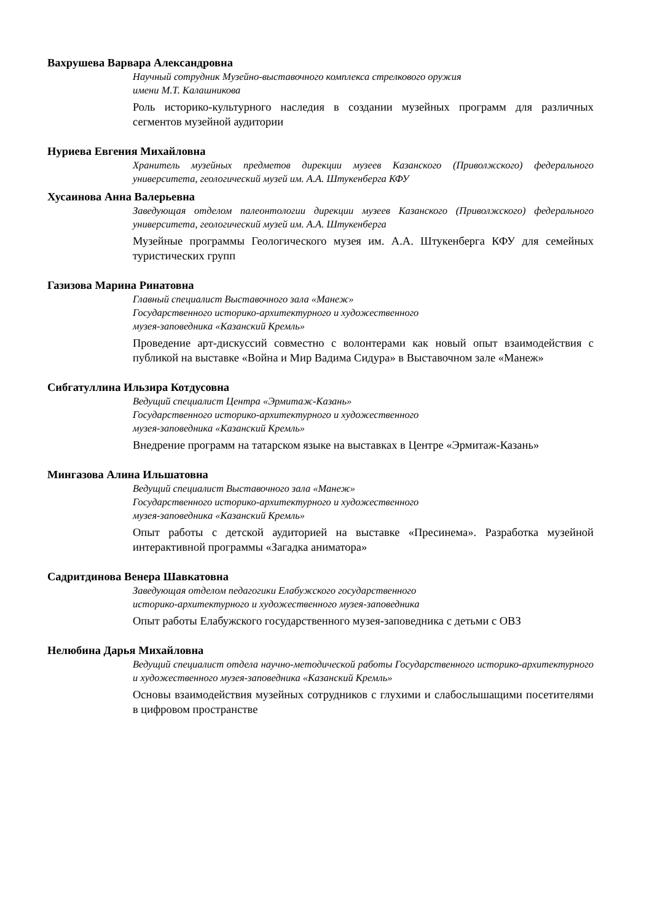Вахрушева Варвара Александровна
Научный сотрудник Музейно-выставочного комплекса стрелкового оружия
имени М.Т. Калашникова
Роль историко-культурного наследия в создании музейных программ для различных сегментов музейной аудитории
Нуриева Евгения Михайловна
Хранитель музейных предметов дирекции музеев Казанского (Приволжского) федерального университета, геологический музей им. А.А. Штукенберга КФУ
Хусаинова Анна Валерьевна
Заведующая отделом палеонтологии дирекции музеев Казанского (Приволжского) федерального университета, геологический музей им. А.А. Штукенберга
Музейные программы Геологического музея им. А.А. Штукенберга КФУ для семейных туристических групп
Газизова Марина Ринатовна
Главный специалист Выставочного зала «Манеж»
Государственного историко-архитектурного и художественного
музея-заповедника «Казанский Кремль»
Проведение арт-дискуссий совместно с волонтерами как новый опыт взаимодействия с публикой на выставке «Война и Мир Вадима Сидура» в Выставочном зале «Манеж»
Сибгатуллина Ильзира Котдусовна
Ведущий специалист Центра «Эрмитаж-Казань»
Государственного историко-архитектурного и художественного
музея-заповедника «Казанский Кремль»
Внедрение программ на татарском языке на выставках в Центре «Эрмитаж-Казань»
Мингазова Алина Ильшатовна
Ведущий специалист Выставочного зала «Манеж»
Государственного историко-архитектурного и художественного
музея-заповедника «Казанский Кремль»
Опыт работы с детской аудиторией на выставке «Пресинема». Разработка музейной интерактивной программы «Загадка аниматора»
Садритдинова Венера Шавкатовна
Заведующая отделом педагогики Елабужского государственного
историко-архитектурного и художественного музея-заповедника
Опыт работы Елабужского государственного музея-заповедника с детьми с ОВЗ
Нелюбина Дарья Михайловна
Ведущий специалист отдела научно-методической работы Государственного историко-архитектурного и художественного музея-заповедника «Казанский Кремль»
Основы взаимодействия музейных сотрудников с глухими и слабослышащими посетителями в цифровом пространстве